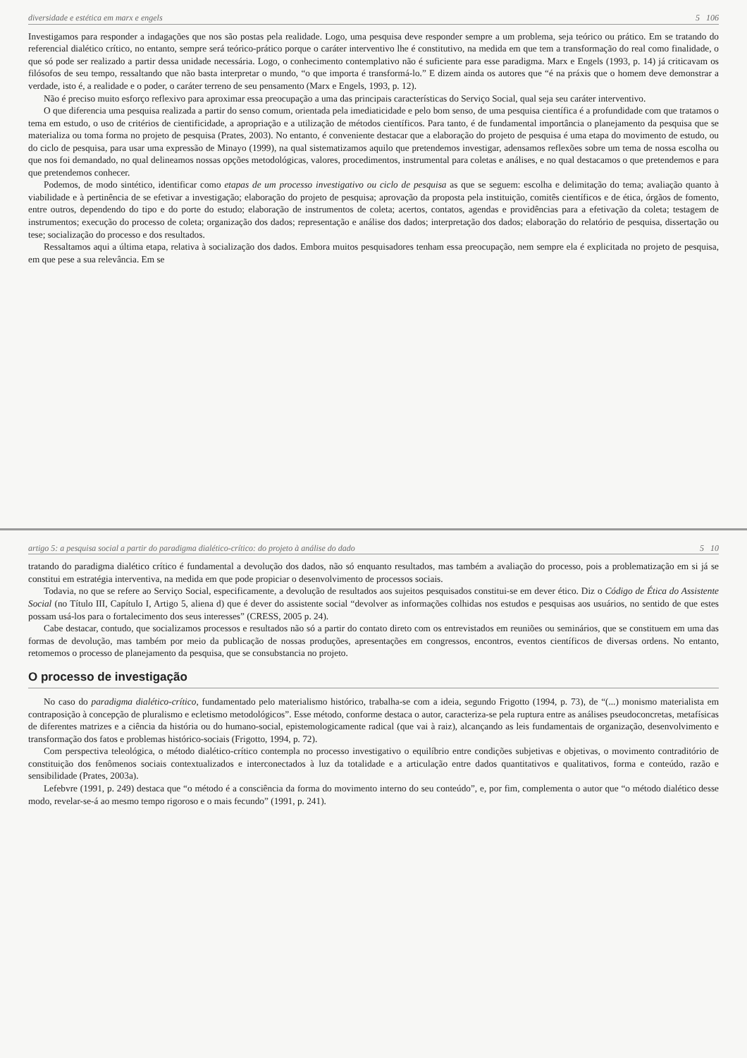diversidade e estética em marx e engels 5 106
Investigamos para responder a indagações que nos são postas pela realidade. Logo, uma pesquisa deve responder sempre a um problema, seja teórico ou prático. Em se tratando do referencial dialético crítico, no entanto, sempre será teórico-prático porque o caráter interventivo lhe é constitutivo, na medida em que tem a transformação do real como finalidade, o que só pode ser realizado a partir dessa unidade necessária. Logo, o conhecimento contemplativo não é suficiente para esse paradigma. Marx e Engels (1993, p. 14) já criticavam os filósofos de seu tempo, ressaltando que não basta interpretar o mundo, “o que importa é transformá-lo.” E dizem ainda os autores que “é na práxis que o homem deve demonstrar a verdade, isto é, a realidade e o poder, o caráter terreno de seu pensamento (Marx e Engels, 1993, p. 12).
Não é preciso muito esforço reflexivo para aproximar essa preocupação a uma das principais características do Serviço Social, qual seja seu caráter interventivo.
O que diferencia uma pesquisa realizada a partir do senso comum, orientada pela imediaticidade e pelo bom senso, de uma pesquisa científica é a profundidade com que tratamos o tema em estudo, o uso de critérios de cientificidade, a apropriação e a utilização de métodos científicos. Para tanto, é de fundamental importância o planejamento da pesquisa que se materializa ou toma forma no projeto de pesquisa (Prates, 2003). No entanto, é conveniente destacar que a elaboração do projeto de pesquisa é uma etapa do movimento de estudo, ou do ciclo de pesquisa, para usar uma expressão de Minayo (1999), na qual sistematizamos aquilo que pretendemos investigar, adensamos reflexões sobre um tema de nossa escolha ou que nos foi demandado, no qual delineamos nossas opções metodológicas, valores, procedimentos, instrumental para coletas e análises, e no qual destacamos o que pretendemos e para que pretendemos conhecer.
Podemos, de modo sintético, identificar como etapas de um processo investigativo ou ciclo de pesquisa as que se seguem: escolha e delimitação do tema; avaliação quanto à viabilidade e à pertinência de se efetivar a investigação; elaboração do projeto de pesquisa; aprovação da proposta pela instituição, comitês científicos e de ética, órgãos de fomento, entre outros, dependendo do tipo e do porte do estudo; elaboração de instrumentos de coleta; acertos, contatos, agendas e providências para a efetivação da coleta; testagem de instrumentos; execução do processo de coleta; organização dos dados; representação e análise dos dados; interpretação dos dados; elaboração do relatório de pesquisa, dissertação ou tese; socialização do processo e dos resultados.
Ressaltamos aqui a última etapa, relativa à socialização dos dados. Embora muitos pesquisadores tenham essa preocupação, nem sempre ela é explicitada no projeto de pesquisa, em que pese a sua relevância. Em se
artigo 5: a pesquisa social a partir do paradigma dialético-crítico: do projeto à análise do dado 5 10
tratando do paradigma dialético crítico é fundamental a devolução dos dados, não só enquanto resultados, mas também a avaliação do processo, pois a problematização em si já se constitui em estratégia interventiva, na medida em que pode propiciar o desenvolvimento de processos sociais.
Todavia, no que se refere ao Serviço Social, especificamente, a devolução de resultados aos sujeitos pesquisados constitui-se em dever ético. Diz o Código de Ética do Assistente Social (no Título III, Capítulo I, Artigo 5, aliena d) que é dever do assistente social “devolver as informações colhidas nos estudos e pesquisas aos usuários, no sentido de que estes possam usá-los para o fortalecimento dos seus interesses” (CRESS, 2005 p. 24).
Cabe destacar, contudo, que socializamos processos e resultados não só a partir do contato direto com os entrevistados em reuniões ou seminários, que se constituem em uma das formas de devolução, mas também por meio da publicação de nossas produções, apresentações em congressos, encontros, eventos científicos de diversas ordens. No entanto, retomemos o processo de planejamento da pesquisa, que se consubstancia no projeto.
O processo de investigação
No caso do paradigma dialético-crítico, fundamentado pelo materialismo histórico, trabalha-se com a ideia, segundo Frigotto (1994, p. 73), de “(...) monismo materialista em contraposição à concepção de pluralismo e ecletismo metodológicos”. Esse método, conforme destaca o autor, caracteriza-se pela ruptura entre as análises pseudoconcretas, metafísicas de diferentes matrizes e a ciência da história ou do humano-social, epistemologicamente radical (que vai à raiz), alcançando as leis fundamentais de organização, desenvolvimento e transformação dos fatos e problemas histórico-sociais (Frigotto, 1994, p. 72).
Com perspectiva teleológica, o método dialético-crítico contempla no processo investigativo o equilíbrio entre condições subjetivas e objetivas, o movimento contraditório de constituição dos fenômenos sociais contextualizados e interconectados à luz da totalidade e a articulação entre dados quantitativos e qualitativos, forma e conteúdo, razão e sensibilidade (Prates, 2003a).
Lefebvre (1991, p. 249) destaca que “o método é a consciência da forma do movimento interno do seu conteúdo”, e, por fim, complementa o autor que “o método dialético desse modo, revelar-se-á ao mesmo tempo rigoroso e o mais fecundo” (1991, p. 241).